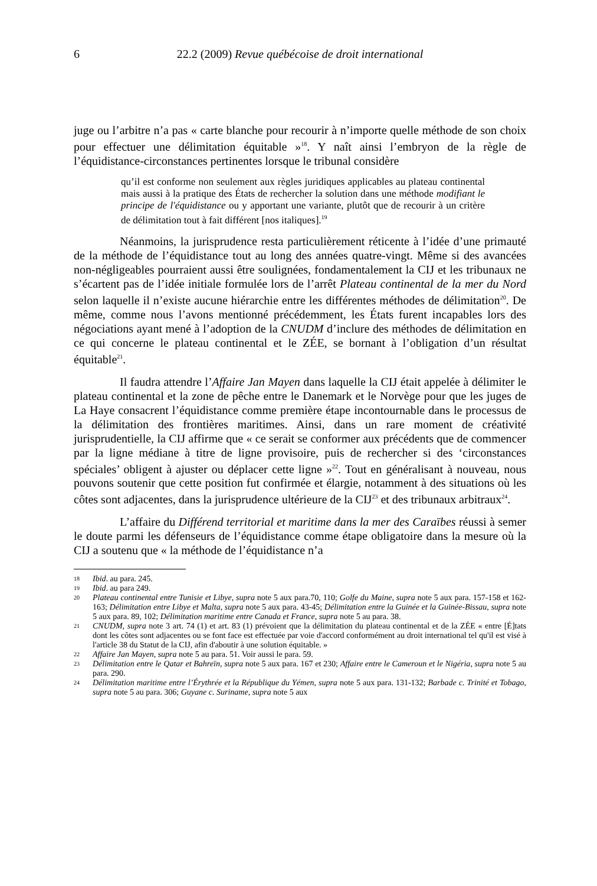6 22.2 (2009) Revue québécoise de droit international
juge ou l’arbitre n’a pas « carte blanche pour recourir à n’importe quelle méthode de son choix pour effectuer une délimitation équitable »<sup>18</sup>. Y naît ainsi l’embryon de la règle de l’équidistance-circonstances pertinentes lorsque le tribunal considère
qu’il est conforme non seulement aux règles juridiques applicables au plateau continental mais aussi à la pratique des États de rechercher la solution dans une méthode modifiant le principe de l'équidistance ou y apportant une variante, plutôt que de recourir à un critère de délimitation tout à fait différent [nos italiques].<sup>19</sup>
Néanmoins, la jurisprudence resta particulièrement réticente à l’idée d’une primauté de la méthode de l’équidistance tout au long des années quatre-vingt. Même si des avancées non-négligeables pourraient aussi être soulignées, fondamentalement la CIJ et les tribunaux ne s’écartent pas de l’idée initiale formulée lors de l’arrêt Plateau continental de la mer du Nord selon laquelle il n’existe aucune hiérarchie entre les différentes méthodes de délimitation<sup>20</sup>. De même, comme nous l’avons mentionné précédemment, les États furent incapables lors des négociations ayant mené à l’adoption de la CNUDM d’inclure des méthodes de délimitation en ce qui concerne le plateau continental et le ZÉE, se bornant à l’obligation d’un résultat équitable<sup>21</sup>.
Il faudra attendre l’Affaire Jan Mayen dans laquelle la CIJ était appelée à délimiter le plateau continental et la zone de pêche entre le Danemark et le Norvège pour que les juges de La Haye consacrent l’équidistance comme première étape incontournable dans le processus de la délimitation des frontières maritimes. Ainsi, dans un rare moment de créativité jurisprudentielle, la CIJ affirme que « ce serait se conformer aux précédents que de commencer par la ligne médiane à titre de ligne provisoire, puis de rechercher si des ‘circonstances spéciales’ obligent à ajuster ou déplacer cette ligne »<sup>22</sup>. Tout en généralisant à nouveau, nous pouvons soutenir que cette position fut confirmée et élargie, notamment à des situations où les côtes sont adjacentes, dans la jurisprudence ultérieure de la CIJ<sup>23</sup> et des tribunaux arbitraux<sup>24</sup>.
L’affaire du Différend territorial et maritime dans la mer des Caraïbes réussi à semer le doute parmi les défenseurs de l’équidistance comme étape obligatoire dans la mesure où la CIJ a soutenu que « la méthode de l’équidistance n’a
18
Ibid. au para. 245.
19
Ibid. au para 249.
20
Plateau continental entre Tunisie et Libye, supra note 5 aux para.70, 110; Golfe du Maine, supra note 5 aux para. 157-158 et 162-163; Délimitation entre Libye et Malta, supra note 5 aux para. 43-45; Délimitation entre la Guinée et la Guinée-Bissau, supra note 5 aux para. 89, 102; Délimitation maritime entre Canada et France, supra note 5 au para. 38.
21
CNUDM, supra note 3 art. 74 (1) et art. 83 (1) prévoient que la délimitation du plateau continental et de la ZÉE « entre [É]tats dont les côtes sont adjacentes ou se font face est effectuée par voie d'accord conformément au droit international tel qu'il est visé à l'article 38 du Statut de la CIJ, afin d'aboutir à une solution équitable. »
22
Affaire Jan Mayen, supra note 5 au para. 51. Voir aussi le para. 59.
23
Délimitation entre le Qatar et Bahreïn, supra note 5 aux para. 167 et 230; Affaire entre le Cameroun et le Nigéria, supra note 5 au para. 290.
24
Délimitation maritime entre l’Érythrée et la République du Yémen, supra note 5 aux para. 131-132; Barbade c. Trinité et Tobago, supra note 5 au para. 306; Guyane c. Suriname, supra note 5 aux